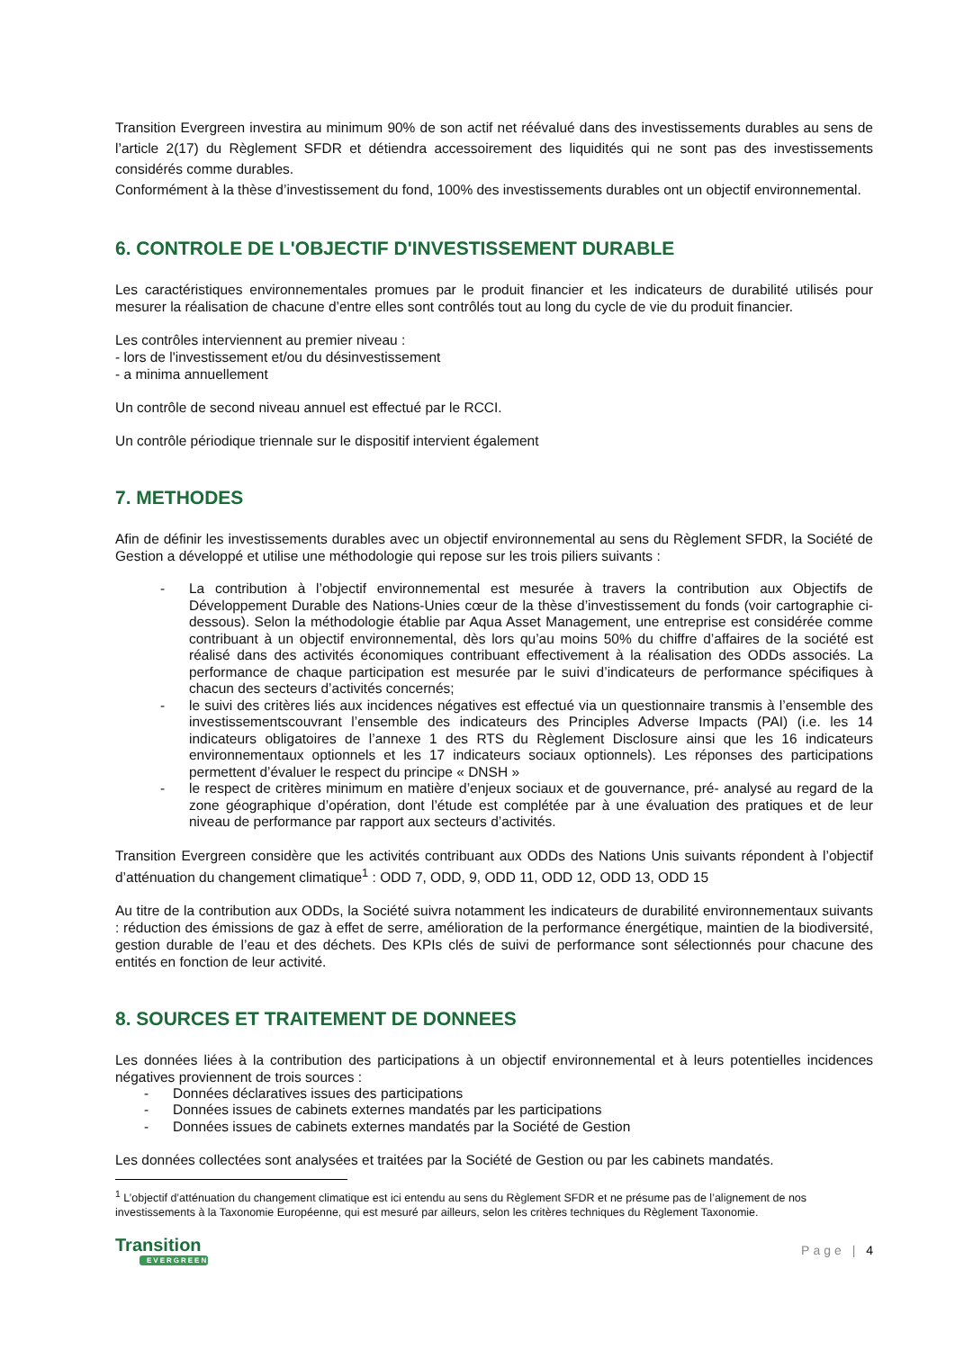Transition Evergreen investira au minimum 90% de son actif net réévalué dans des investissements durables au sens de l’article 2(17) du Règlement SFDR et détiendra accessoirement des liquidités qui ne sont pas des investissements considérés comme durables.
Conformément à la thèse d’investissement du fond, 100% des investissements durables ont un objectif environnemental.
6. CONTROLE DE L'OBJECTIF D'INVESTISSEMENT DURABLE
Les caractéristiques environnementales promues par le produit financier et les indicateurs de durabilité utilisés pour mesurer la réalisation de chacune d’entre elles sont contrôlés tout au long du cycle de vie du produit financier.
Les contrôles interviennent au premier niveau :
- lors de l'investissement et/ou du désinvestissement
- a minima annuellement
Un contrôle de second niveau annuel est effectué par le RCCI.
Un contrôle périodique triennale sur le dispositif intervient également
7. METHODES
Afin de définir les investissements durables avec un objectif environnemental au sens du Règlement SFDR, la Société de Gestion a développé et utilise une méthodologie qui repose sur les trois piliers suivants :
- La contribution à l’objectif environnemental est mesurée à travers la contribution aux Objectifs de Développement Durable des Nations-Unies cœur de la thèse d’investissement du fonds (voir cartographie ci-dessous). Selon la méthodologie établie par Aqua Asset Management, une entreprise est considérée comme contribuant à un objectif environnemental, dès lors qu’au moins 50% du chiffre d’affaires de la société est réalisé dans des activités économiques contribuant effectivement à la réalisation des ODDs associés. La performance de chaque participation est mesurée par le suivi d’indicateurs de performance spécifiques à chacun des secteurs d’activités concernés;
- le suivi des critères liés aux incidences négatives est effectué via un questionnaire transmis à l’ensemble des investissementscouvrant l’ensemble des indicateurs des Principles Adverse Impacts (PAI) (i.e. les 14 indicateurs obligatoires de l’annexe 1 des RTS du Règlement Disclosure ainsi que les 16 indicateurs environnementaux optionnels et les 17 indicateurs sociaux optionnels). Les réponses des participations permettent d’évaluer le respect du principe « DNSH »
- le respect de critères minimum en matière d’enjeux sociaux et de gouvernance, pré- analysé au regard de la zone géographique d’opération, dont l’étude est complétée par à une évaluation des pratiques et de leur niveau de performance par rapport aux secteurs d’activités.
Transition Evergreen considère que les activités contribuant aux ODDs des Nations Unis suivants répondent à l’objectif d’atténuation du changement climatique<sup>1</sup> : ODD 7, ODD, 9, ODD 11, ODD 12, ODD 13, ODD 15
Au titre de la contribution aux ODDs, la Société suivra notamment les indicateurs de durabilité environnementaux suivants : réduction des émissions de gaz à effet de serre, amélioration de la performance énergétique, maintien de la biodiversité, gestion durable de l’eau et des déchets. Des KPIs clés de suivi de performance sont sélectionnés pour chacune des entités en fonction de leur activité.
8. SOURCES ET TRAITEMENT DE DONNEES
Les données liées à la contribution des participations à un objectif environnemental et à leurs potentielles incidences négatives proviennent de trois sources :
- Données déclaratives issues des participations
- Données issues de cabinets externes mandatés par les participations
- Données issues de cabinets externes mandatés par la Société de Gestion
Les données collectées sont analysées et traitées par la Société de Gestion ou par les cabinets mandatés.
<sup>1</sup> L’objectif d’atténuation du changement climatique est ici entendu au sens du Règlement SFDR et ne présume pas de l’alignement de nos investissements à la Taxonomie Européenne, qui est mesuré par ailleurs, selon les critères techniques du Règlement Taxonomie.
Transition
EVERGREEN
Page | 4